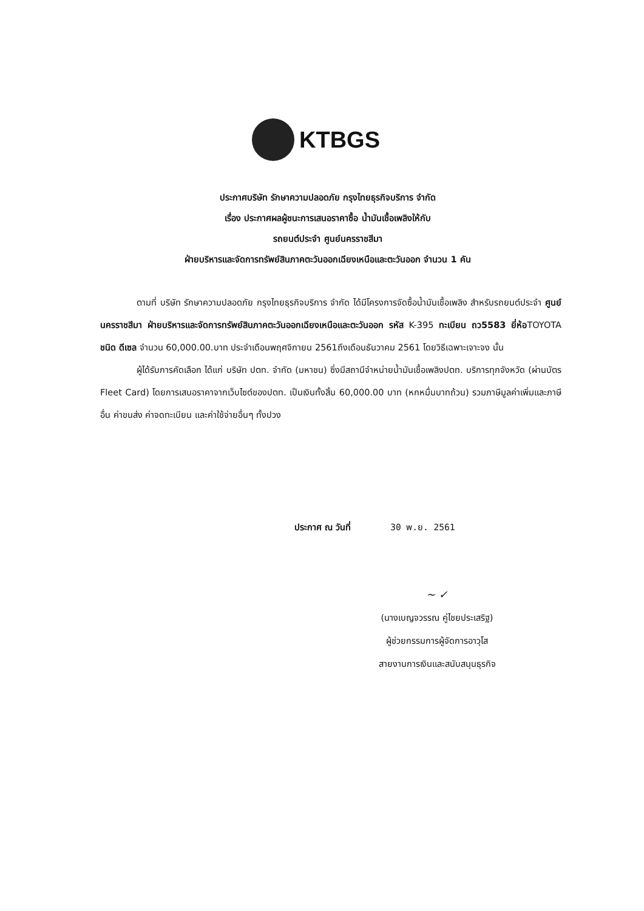KTBGS
ประกาศบริษัท รักษาความปลอดภัย กรุงไทยธุรกิจบริการ จำกัด
เรื่อง ประกาศผลผู้ชนะการเสนอราคาซื้อ น้ำมันเชื้อเพลิงให้กับ
รถยนต์ประจำ ศูนย์นครราชสีมา
ฝ่ายบริหารและจัดการทรัพย์สินภาคตะวันออกเฉียงเหนือและตะวันออก จำนวน 1 คัน
ตามที่ บริษัท รักษาความปลอดภัย กรุงไทยธุรกิจบริการ จำกัด ได้มีโครงการจัดซื้อน้ำมันเชื้อเพลิง สำหรับรถยนต์ประจำ ศูนย์นครราชสีมา ฝ่ายบริหารและจัดการทรัพย์สินภาคตะวันออกเฉียงเหนือและตะวันออก รหัส K-395 ทะเบียน ถว5583 ยี่ห้อTOYOTA ชนิด ดีเซล จำนวน 60,000.00.บาท ประจำเดือนพฤศจิกายน 2561ถึงเดือนธันวาคม 2561 โดยวิธีเฉพาะเจาะจง นั้น
ผู้ได้รับการคัดเลือก ได้แก่ บริษัท ปตท. จำกัด (มหาชน) ซึ่งมีสถานีจำหน่ายน้ำมันเชื้อเพลิงปตท. บริการทุกจังหวัด (ผ่านบัตร Fleet Card) โดยการเสนอราคาจากเว็บไซต์ของปตท. เป็นเงินทั้งสิ้น 60,000.00 บาท (หกหมื่นบาทถ้วน) รวมภาษีมูลค่าเพิ่มและภาษีอื่น ค่าขนส่ง ค่าจดทะเบียน และค่าใช้จ่ายอื่นๆ ทั้งปวง
ประกาศ ณ วันที่ 30 พ.ย. 2561
~ ✓
(นางเบญจวรรณ คู่ไชยประเสริฐ)
ผู้ช่วยกรรมการผู้จัดการอาวุโส
สายงานการเงินและสนับสนุนธุรกิจ